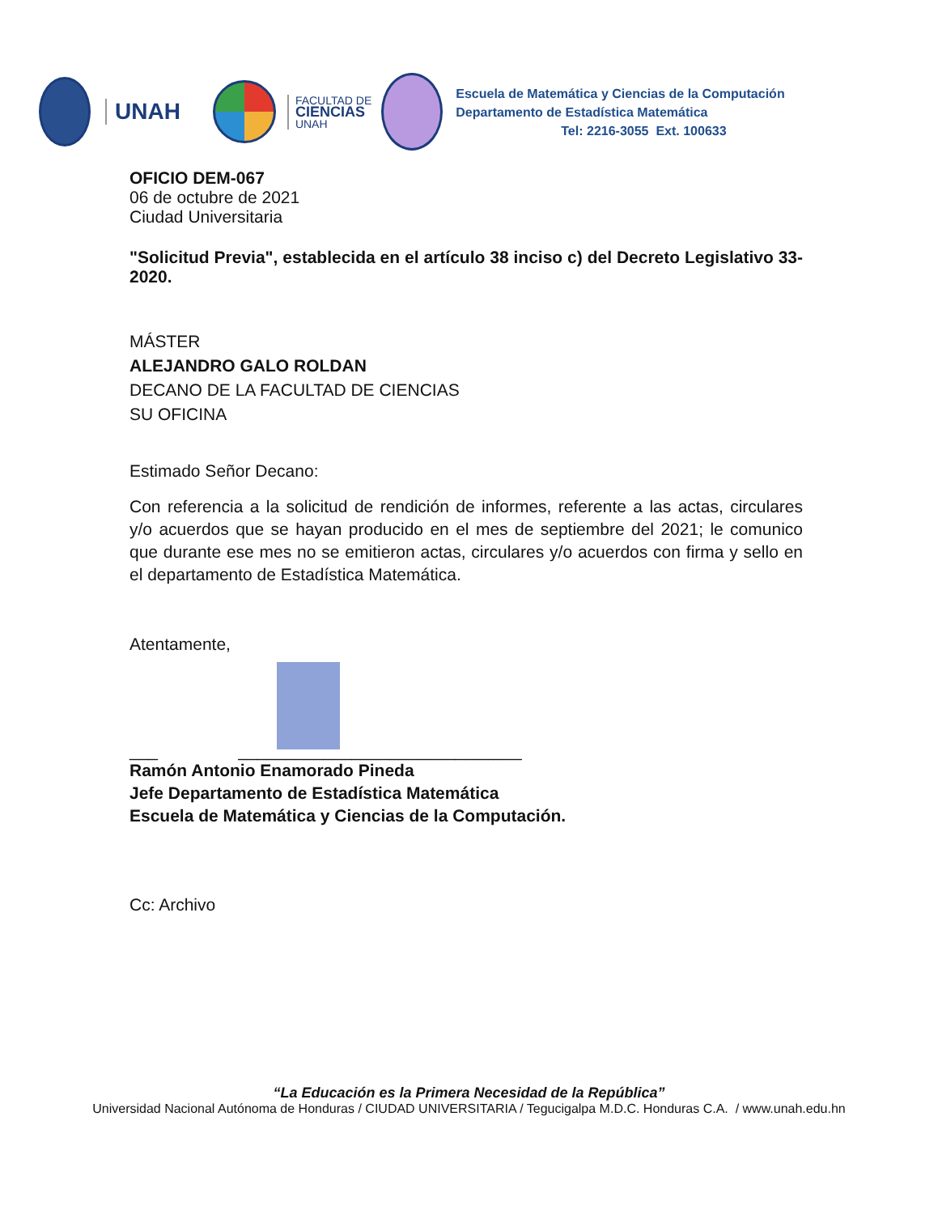UNAH
FACULTAD DE
CIENCIAS
UNAH
Escuela de Matemática y Ciencias de la Computación
Departamento de Estadística Matemática
Tel: 2216-3055 Ext. 100633
OFICIO DEM-067
06 de octubre de 2021
Ciudad Universitaria
"Solicitud Previa", establecida en el artículo 38 inciso c) del Decreto Legislativo 33-2020.
MÁSTER
ALEJANDRO GALO ROLDAN
DECANO DE LA FACULTAD DE CIENCIAS
SU OFICINA
Estimado Señor Decano:
Con referencia a la solicitud de rendición de informes, referente a las actas, circulares y/o acuerdos que se hayan producido en el mes de septiembre del 2021; le comunico que durante ese mes no se emitieron actas, circulares y/o acuerdos con firma y sello en el departamento de Estadística Matemática.
Atentamente,
___ ______________________________
Ramón Antonio Enamorado Pineda
Jefe Departamento de Estadística Matemática
Escuela de Matemática y Ciencias de la Computación.
Cc: Archivo
“La Educación es la Primera Necesidad de la República”
Universidad Nacional Autónoma de Honduras / CIUDAD UNIVERSITARIA / Tegucigalpa M.D.C. Honduras C.A. / www.unah.edu.hn